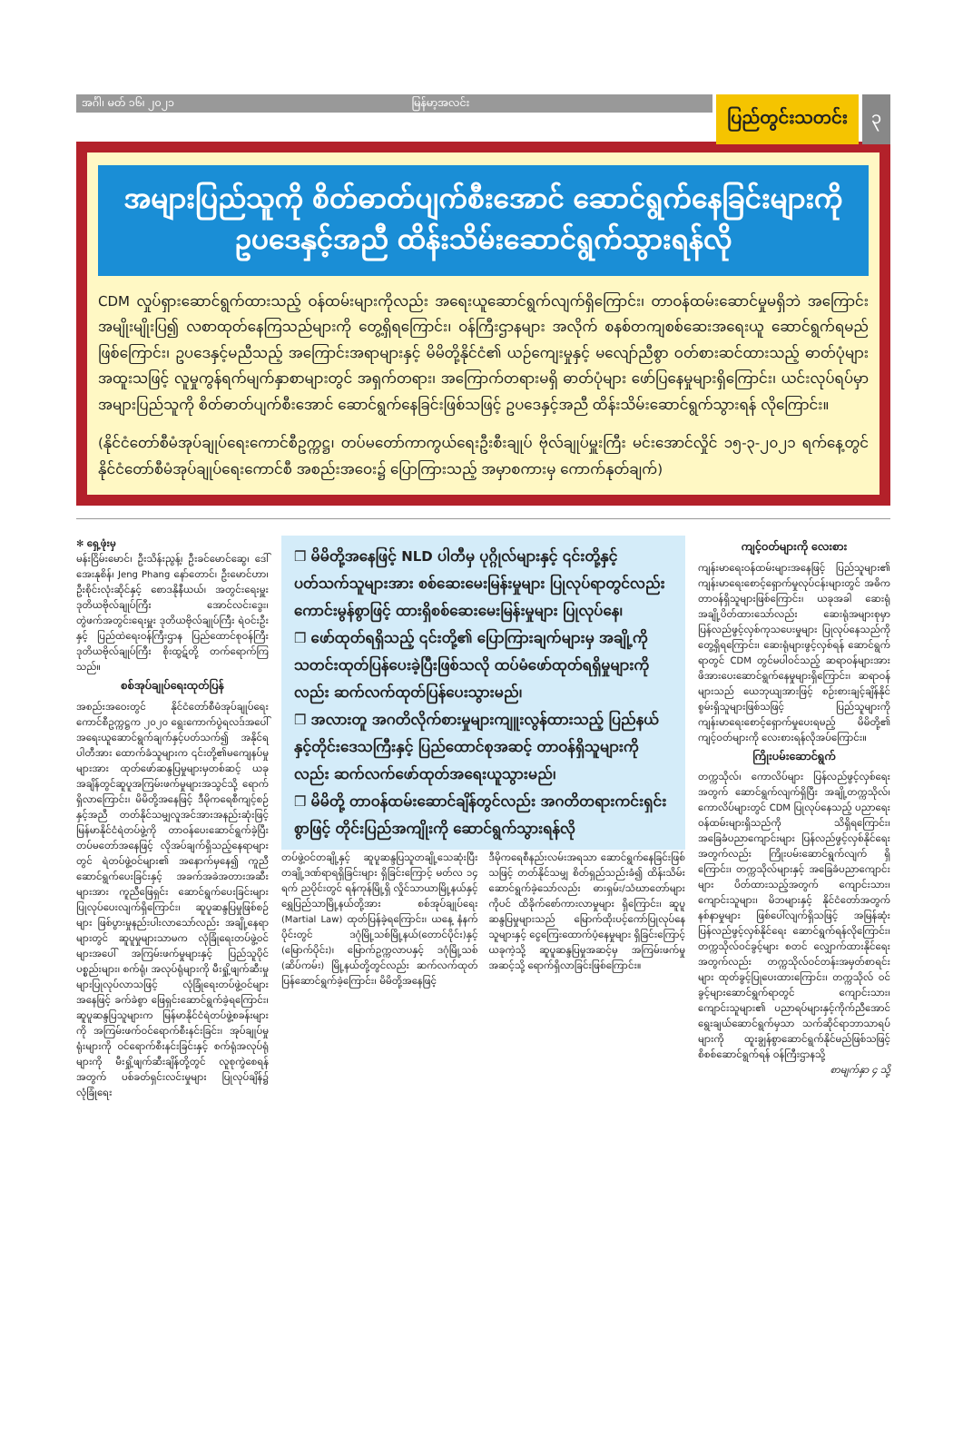အင်္ဂါ၊ မတ် ၁၆၊ ၂၀၂၁ မြန်မာ့အလင်း
ပြည်တွင်းသတင်း ၃
အများပြည်သူကို စိတ်ဓာတ်ပျက်စီးအောင် ဆောင်ရွက်နေခြင်းများကို
ဥပဒေနှင့်အညီ ထိန်းသိမ်းဆောင်ရွက်သွားရန်လို
CDM လှုပ်ရှားဆောင်ရွက်ထားသည့် ဝန်ထမ်းများကိုလည်း အရေးယူဆောင်ရွက်လျက်ရှိကြောင်း၊ တာဝန်ထမ်းဆောင်မှုမရှိဘဲ အကြောင်းအမျိုးမျိုးပြ၍ လစာထုတ်နေကြသည်များကို တွေ့ရှိရကြောင်း၊ ဝန်ကြီးဌာနများ အလိုက် စနစ်တကျစစ်ဆေးအရေးယူ ဆောင်ရွက်ရမည်ဖြစ်ကြောင်း၊ ဥပဒေနှင့်မညီသည့် အကြောင်းအရာများနှင့် မိမိတို့နိုင်ငံ၏ ယဉ်ကျေးမှုနှင့် မလျော်ညီစွာ ဝတ်စားဆင်ထားသည့် ဓာတ်ပုံများ အထူးသဖြင့် လူမှုကွန်ရက်မျက်နှာစာများတွင် အရှက်တရား၊ အကြောက်တရားမရှိ ဓာတ်ပုံများ ဖော်ပြနေမှုများရှိကြောင်း၊ ယင်းလုပ်ရပ်မှာ အများပြည်သူကို စိတ်ဓာတ်ပျက်စီးအောင် ဆောင်ရွက်နေခြင်းဖြစ်သဖြင့် ဥပဒေနှင့်အညီ ထိန်းသိမ်းဆောင်ရွက်သွားရန် လိုကြောင်း။
(နိုင်ငံတော်စီမံအုပ်ချုပ်ရေးကောင်စီဥက္ကဋ္ဌ၊ တပ်မတော်ကာကွယ်ရေးဦးစီးချုပ် ဗိုလ်ချုပ်မှူးကြီး မင်းအောင်လှိုင် ၁၅-၃-၂၀၂၁ ရက်နေ့တွင် နိုင်ငံတော်စီမံအုပ်ချုပ်ရေးကောင်စီ အစည်းအဝေး၌ ပြောကြားသည့် အမှာစကားမှ ကောက်နုတ်ချက်)
✻ ရှေ့ဖုံးမှ
မန်းငြိမ်းမောင်၊ ဦးသိန်းညွန့်၊ ဦးခင်မောင်ဆွေ၊ ဒေါ်အေးနုစိန်၊ Jeng Phang နော်တောင်၊ ဦးမောင်ဟာ၊ ဦးစိုင်းလုံးဆိုင်နှင့် စောဒနိုနီယယ်၊ အတွင်းရေးမှူး ဒုတိယဗိုလ်ချုပ်ကြီး အောင်လင်းဒွေး၊ တွဲဖက်အတွင်းရေးမှူး ဒုတိယဗိုလ်ချုပ်ကြီး ရဲဝင်းဦးနှင့် ပြည်ထဲရေးဝန်ကြီးဌာန ပြည်ထောင်စုဝန်ကြီး ဒုတိယဗိုလ်ချုပ်ကြီး စိုးထွဋ်တို့ တက်ရောက်ကြသည်။
စစ်အုပ်ချုပ်ရေးထုတ်ပြန်
အစည်းအဝေးတွင် နိုင်ငံတော်စီမံအုပ်ချုပ်ရေးကောင်စီဥက္ကဋ္ဌက ၂၀၂၀ ရွေးကောက်ပွဲရလဒ်အပေါ် အရေးယူဆောင်ရွက်ချက်နှင့်ပတ်သက်၍ အနိုင်ရပါတီအား ထောက်ခံသူများက ၎င်းတို့၏မကျေနပ်မှုများအား ထုတ်ဖော်ဆန္ဒပြမှုများမှတစ်ဆင့် ယခုအချိန်တွင်ဆူပူအကြမ်းဖက်မှုများအသွင်သို့ ရောက်ရှိလာကြောင်း၊ မိမိတို့အနေဖြင့် ဒီမိုကရေစီကျင့်စဉ်နှင့်အညီ တတ်နိုင်သမျှလူအင်အားအနည်းဆုံးဖြင့် မြန်မာနိုင်ငံရဲတပ်ဖွဲ့ကို တာဝန်ပေးဆောင်ရွက်ခဲ့ပြီး တပ်မတော်အနေဖြင့် လိုအပ်ချက်ရှိသည့်နေရာများတွင် ရဲတပ်ဖွဲ့ဝင်များ၏ အနောက်မှနေ၍ ကူညီဆောင်ရွက်ပေးခြင်းနှင့် အခက်အခဲအတားအဆီးများအား ကူညီဖြေရှင်း ဆောင်ရွက်ပေးခြင်းများ ပြုလုပ်ပေးလျက်ရှိကြောင်း၊ ဆူပူဆန္ဒပြမှုဖြစ်စဉ်များ ဖြစ်ပွားမှုနည်းပါးလာသော်လည်း အချို့နေရာများတွင် ဆူပူမှုများသာမက လုံခြုံရေးတပ်ဖွဲ့ဝင်များအပေါ် အကြမ်းဖက်မှုများနှင့် ပြည်သူပိုင်ပစ္စည်းများ၊ စက်ရုံ၊ အလုပ်ရုံများကို မီးရှို့ဖျက်ဆီးမှုများပြုလုပ်လာသဖြင့် လုံခြုံရေးတပ်ဖွဲ့ဝင်များအနေဖြင့် ခက်ခဲစွာ ဖြေရှင်းဆောင်ရွက်ခဲ့ရကြောင်း၊ ဆူပူဆန္ဒပြသူများက မြန်မာနိုင်ငံရဲတပ်ဖွဲ့စခန်းများကို အကြမ်းဖက်ဝင်ရောက်စီးနင်းခြင်း၊ အုပ်ချုပ်မှုရုံးများကို ဝင်ရောက်စီးနင်းခြင်းနှင့် စက်ရုံအလုပ်ရုံများကို မီးရှို့ဖျက်ဆီးချိန်တို့တွင် လူစုကွဲစေရန်အတွက် ပစ်ခတ်ရှင်းလင်းမှုများ ပြုလုပ်ချိန်၌ လုံခြုံရေး
❒ မိမိတို့အနေဖြင့် NLD ပါတီမှ ပုဂ္ဂိုလ်များနှင့် ၎င်းတို့နှင့်ပတ်သက်သူများအား စစ်ဆေးမေးမြန်းမှုများ ပြုလုပ်ရာတွင်လည်း ကောင်းမွန်စွာဖြင့် ထားရှိစစ်ဆေးမေးမြန်းမှုများ ပြုလုပ်နေ၊
❒ ဖော်ထုတ်ရရှိသည့် ၎င်းတို့၏ ပြောကြားချက်များမှ အချို့ကို သတင်းထုတ်ပြန်ပေးခဲ့ပြီးဖြစ်သလို ထပ်မံဖော်ထုတ်ရရှိမှုများကိုလည်း ဆက်လက်ထုတ်ပြန်ပေးသွားမည်၊
❒ အလားတူ အဂတိလိုက်စားမှုများကျူးလွန်ထားသည့် ပြည်နယ်နှင့်တိုင်းဒေသကြီးနှင့် ပြည်ထောင်စုအဆင့် တာဝန်ရှိသူများကိုလည်း ဆက်လက်ဖော်ထုတ်အရေးယူသွားမည်၊
❒ မိမိတို့ တာဝန်ထမ်းဆောင်ချိန်တွင်လည်း အဂတိတရားကင်းရှင်းစွာဖြင့် တိုင်းပြည်အကျိုးကို ဆောင်ရွက်သွားရန်လို
တပ်ဖွဲ့ဝင်တချို့နှင့် ဆူပူဆန္ဒပြသူတချို့သေဆုံးပြီး တချို့ဒဏ်ရာရရှိခြင်းများ ရှိခြင်းကြောင့် မတ်လ ၁၄ ရက် ညပိုင်းတွင် ရန်ကုန်မြို့ရှိ လှိုင်သာယာမြို့နယ်နှင့် ရွှေပြည်သာမြို့နယ်တို့အား စစ်အုပ်ချုပ်ရေး (Martial Law) ထုတ်ပြန်ခဲ့ရကြောင်း၊ ယနေ့ နံနက်ပိုင်းတွင် ဒဂုံမြို့သစ်မြို့နယ်(တောင်ပိုင်း)နှင့် (မြောက်ပိုင်း)၊ မြောက်ဥက္ကလာပနှင့် ဒဂုံမြို့သစ် (ဆိပ်ကမ်း) မြို့နယ်တို့တွင်လည်း ဆက်လက်ထုတ်ပြန်ဆောင်ရွက်ခဲ့ကြောင်း၊ မိမိတို့အနေဖြင့်
ဒီမိုကရေစီနည်းလမ်းအရသာ ဆောင်ရွက်နေခြင်းဖြစ်သဖြင့် တတ်နိုင်သမျှ စိတ်ရှည်သည်းခံ၍ ထိန်းသိမ်းဆောင်ရွက်ခဲ့သော်လည်း ဓားရှမ်း/သံဃာတော်များကိုပင် ထိခိုက်စော်ကားလာမှုများ ရှိကြောင်း၊ ဆူပူဆန္ဒပြမှုများသည် မြောက်ထိုးပင့်ကော်ပြုလုပ်နေသူများနှင့် ငွေကြေးထောက်ပံ့နေမှုများ ရှိခြင်းကြောင့် ယခုကဲ့သို့ ဆူပူဆန္ဒပြမှုအဆင့်မှ အကြမ်းဖက်မှုအဆင့်သို့ ရောက်ရှိလာခြင်းဖြစ်ကြောင်း။
ကျင့်ဝတ်များကို လေးစား
ကျန်းမာရေးဝန်ထမ်းများအနေဖြင့် ပြည်သူများ၏ ကျန်းမာရေးစောင့်ရှောက်မှုလုပ်ငန်းများတွင် အဓိကတာဝန်ရှိသူများဖြစ်ကြောင်း၊ ယခုအခါ ဆေးရုံအချို့ပိတ်ထားသော်လည်း ဆေးရုံအများစုမှာ ပြန်လည်ဖွင့်လှစ်ကုသပေးမှုများ ပြုလုပ်နေသည်ကို တွေ့ရှိရကြောင်း၊ ဆေးရုံများဖွင့်လှစ်ရန် ဆောင်ရွက်ရာတွင် CDM တွင်မပါဝင်သည့် ဆရာဝန်များအား ဖိအားပေးဆောင်ရွက်နေမှုများရှိကြောင်း၊ ဆရာဝန်များသည် ယေဘုယျအားဖြင့် စဉ်းစားချင့်ချိန်နိုင်စွမ်းရှိသူများဖြစ်သဖြင့် ပြည်သူများကို ကျန်းမာရေးစောင့်ရှောက်မှုပေးရမည့် မိမိတို့၏ ကျင့်ဝတ်များကို လေးစားရန်လိုအပ်ကြောင်း။
ကြိုးပမ်းဆောင်ရွက်
တက္ကသိုလ်၊ ကောလိပ်များ ပြန်လည်ဖွင့်လှစ်ရေးအတွက် ဆောင်ရွက်လျက်ရှိပြီး အချို့တက္ကသိုလ်၊ ကောလိပ်များတွင် CDM ပြုလုပ်နေသည့် ပညာရေးဝန်ထမ်းများရှိသည်ကို သိရှိရကြောင်း၊ အခြေခံပညာကျောင်းများ ပြန်လည်ဖွင့်လှစ်နိုင်ရေးအတွက်လည်း ကြိုးပမ်းဆောင်ရွက်လျက် ရှိကြောင်း၊ တက္ကသိုလ်များနှင့် အခြေခံပညာကျောင်းများ ပိတ်ထားသည့်အတွက် ကျောင်းသား၊ ကျောင်းသူများ၊ မိဘများနှင့် နိုင်ငံတော်အတွက်နစ်နာမှုများ ဖြစ်ပေါ်လျက်ရှိသဖြင့် အမြန်ဆုံးပြန်လည်ဖွင့်လှစ်နိုင်ရေး ဆောင်ရွက်ရန်လိုကြောင်း၊ တက္ကသိုလ်ဝင်ခွင့်များ စတင် လျှောက်ထားနိုင်ရေးအတွက်လည်း တက္ကသိုလ်ဝင်တန်းအမှတ်စာရင်းများ ထုတ်ခွင့်ပြုပေးထားကြောင်း၊ တက္ကသိုလ် ဝင်ခွင့်များဆောင်ရွက်ရာတွင် ကျောင်းသား၊ ကျောင်းသူများ၏ ပညာရပ်များနှင့်ကိုက်ညီအောင် ရွေးချယ်ဆောင်ရွက်မှသာ သက်ဆိုင်ရာဘာသာရပ်များကို ထူးချွန်စွာဆောင်ရွက်နိုင်မည်ဖြစ်သဖြင့် စိစစ်ဆောင်ရွက်ရန် ဝန်ကြီးဌာနသို့
စာမျက်နှာ ၄ သို့